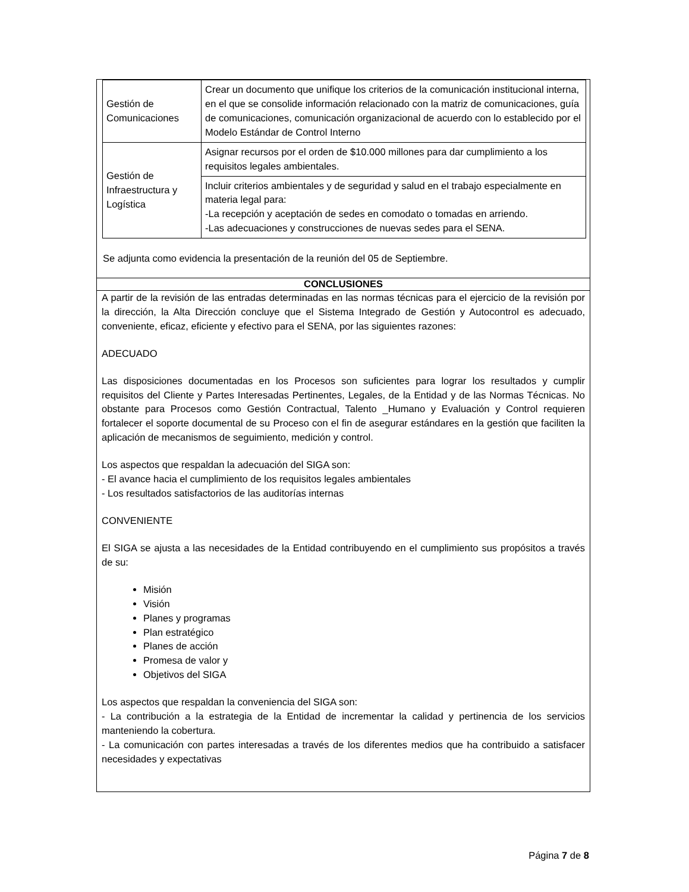| Gestión de Comunicaciones | Crear un documento que unifique los criterios de la comunicación institucional interna, en el que se consolide información relacionado con la matriz de comunicaciones, guía de comunicaciones, comunicación organizacional de acuerdo con lo establecido por el Modelo Estándar de Control Interno |
| Gestión de Infraestructura y Logística | Asignar recursos por el orden de $10.000 millones para dar cumplimiento a los requisitos legales ambientales. |
| | Incluir criterios ambientales y de seguridad y salud en el trabajo especialmente en materia legal para: -La recepción y aceptación de sedes en comodato o tomadas en arriendo. -Las adecuaciones y construcciones de nuevas sedes para el SENA. |
Se adjunta como evidencia la presentación de la reunión del 05 de Septiembre.
CONCLUSIONES
A partir de la revisión de las entradas determinadas en las normas técnicas para el ejercicio de la revisión por la dirección, la Alta Dirección concluye que el Sistema Integrado de Gestión y Autocontrol es adecuado, conveniente, eficaz, eficiente y efectivo para el SENA, por las siguientes razones:
ADECUADO
Las disposiciones documentadas en los Procesos son suficientes para lograr los resultados y cumplir requisitos del Cliente y Partes Interesadas Pertinentes, Legales, de la Entidad y de las Normas Técnicas. No obstante para Procesos como Gestión Contractual, Talento _Humano y Evaluación y Control requieren fortalecer el soporte documental de su Proceso con el fin de asegurar estándares en la gestión que faciliten la aplicación de mecanismos de seguimiento, medición y control.
Los aspectos que respaldan la adecuación del SIGA son:
- El avance hacia el cumplimiento de los requisitos legales ambientales
- Los resultados satisfactorios de las auditorías internas
CONVENIENTE
El SIGA se ajusta a las necesidades de la Entidad contribuyendo en el cumplimiento sus propósitos a través de su:
Misión
Visión
Planes y programas
Plan estratégico
Planes de acción
Promesa de valor y
Objetivos del SIGA
Los aspectos que respaldan la conveniencia del SIGA son:
- La contribución a la estrategia de la Entidad de incrementar la calidad y pertinencia de los servicios manteniendo la cobertura.
- La comunicación con partes interesadas a través de los diferentes medios que ha contribuido a satisfacer necesidades y expectativas
Página 7 de 8